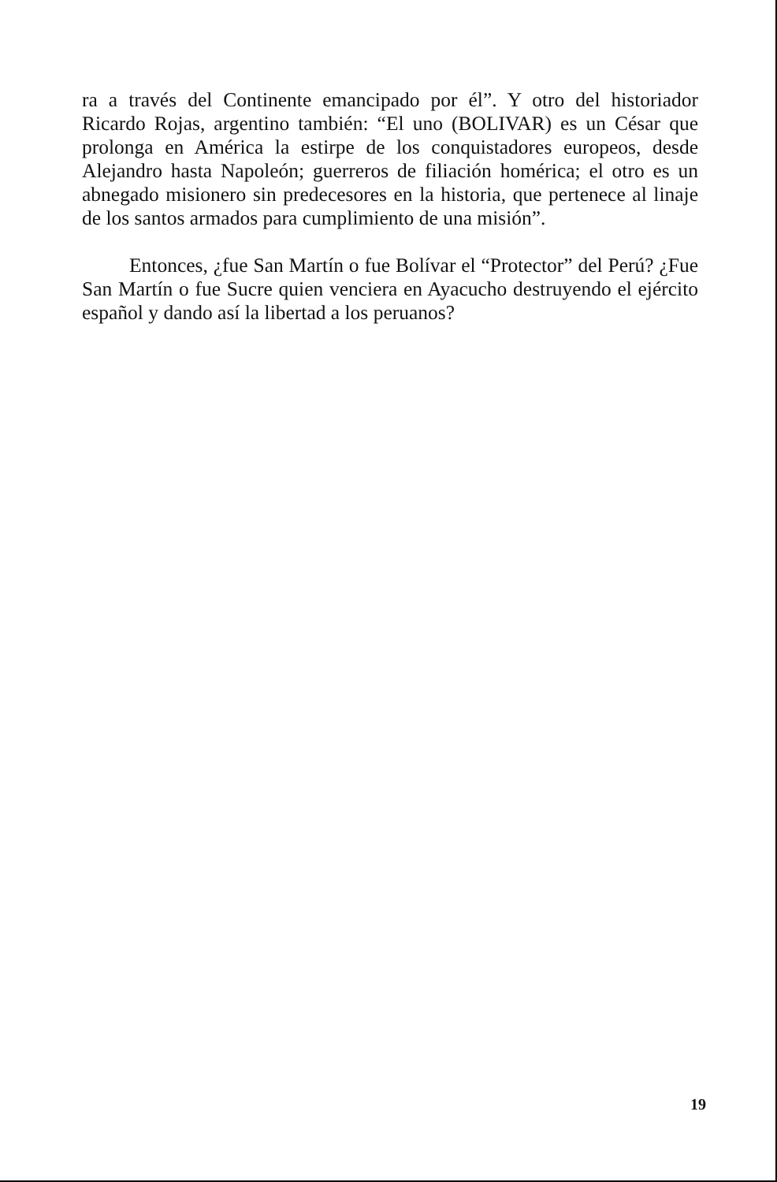ra a través del Continente emancipado por él”. Y otro del historiador Ricardo Rojas, argentino también: “El uno (BOLIVAR) es un César que prolonga en América la estirpe de los conquistadores europeos, desde Alejandro hasta Napoleón; guerreros de filiación homérica; el otro es un abnegado misionero sin predecesores en la historia, que pertenece al linaje de los santos armados para cumplimiento de una misión”.
Entonces, ¿fue San Martín o fue Bolívar el “Protector” del Perú? ¿Fue San Martín o fue Sucre quien venciera en Ayacucho destruyendo el ejército español y dando así la libertad a los peruanos?
19